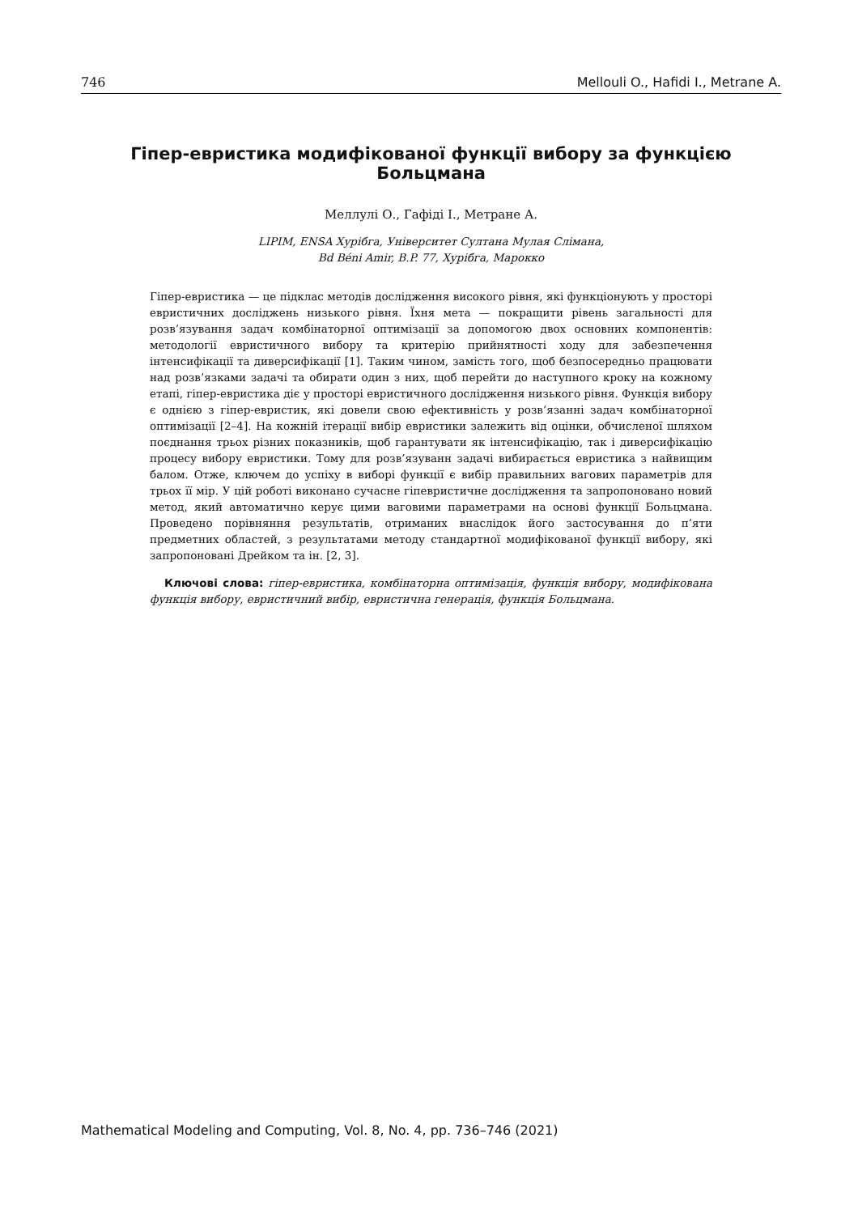746 Mellouli O., Hafidi I., Metrane A.
Гіпер-евристика модифікованої функції вибору за функцією Больцмана
Меллулі О., Гафіді І., Метране А.
LIPIM, ENSA Хурібга, Університет Султана Мулая Слімана,
Bd Béni Amir, B.P. 77, Хурібга, Марокко
Гіпер-евристика — це підклас методів дослідження високого рівня, які функціонують у просторі евристичних досліджень низького рівня. Їхня мета — покращити рівень загальності для розв’язування задач комбінаторної оптимізації за допомогою двох основних компонентів: методології евристичного вибору та критерію прийнятності ходу для забезпечення інтенсифікації та диверсифікації [1]. Таким чином, замість того, щоб безпосередньо працювати над розв’язками задачі та обирати один з них, щоб перейти до наступного кроку на кожному етапі, гіпер-евристика діє у просторі евристичного дослідження низького рівня. Функція вибору є однією з гіпер-евристик, які довели свою ефективність у розв’язанні задач комбінаторної оптимізації [2–4]. На кожній ітерації вибір евристики залежить від оцінки, обчисленої шляхом поєднання трьох різних показників, щоб гарантувати як інтенсифікацію, так і диверсифікацію процесу вибору евристики. Тому для розв’язуванн задачі вибирається евристика з найвищим балом. Отже, ключем до успіху в виборі функції є вибір правильних вагових параметрів для трьох її мір. У цій роботі виконано сучасне гіпевристичне дослідження та запропоновано новий метод, який автоматично керує цими ваговими параметрами на основі функції Больцмана. Проведено порівняння результатів, отриманих внаслідок його застосування до п’яти предметних областей, з результатами методу стандартної модифікованої функції вибору, які запропоновані Дрейком та ін. [2, 3].
Ключові слова: гіпер-евристика, комбінаторна оптимізація, функція вибору, модифікована функція вибору, евристичний вибір, евристична генерація, функція Больцмана.
Mathematical Modeling and Computing, Vol. 8, No. 4, pp. 736–746 (2021)